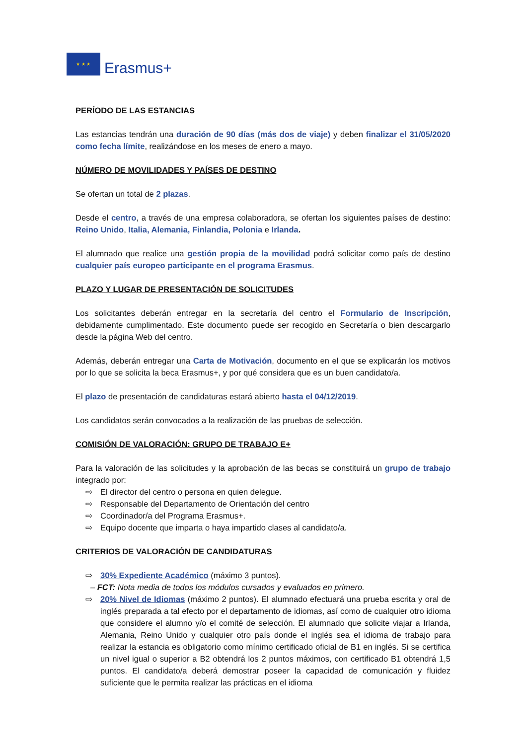★ ★ ★
Erasmus+
PERÍODO DE LAS ESTANCIAS
Las estancias tendrán una duración de 90 días (más dos de viaje) y deben finalizar el 31/05/2020 como fecha límite, realizándose en los meses de enero a mayo.
NÚMERO DE MOVILIDADES Y PAÍSES DE DESTINO
Se ofertan un total de 2 plazas.
Desde el centro, a través de una empresa colaboradora, se ofertan los siguientes países de destino: Reino Unido, Italia, Alemania, Finlandia, Polonia e Irlanda.
El alumnado que realice una gestión propia de la movilidad podrá solicitar como país de destino cualquier país europeo participante en el programa Erasmus.
PLAZO Y LUGAR DE PRESENTACIÓN DE SOLICITUDES
Los solicitantes deberán entregar en la secretaría del centro el Formulario de Inscripción, debidamente cumplimentado. Este documento puede ser recogido en Secretaría o bien descargarlo desde la página Web del centro.
Además, deberán entregar una Carta de Motivación, documento en el que se explicarán los motivos por lo que se solicita la beca Erasmus+, y por qué considera que es un buen candidato/a.
El plazo de presentación de candidaturas estará abierto hasta el 04/12/2019.
Los candidatos serán convocados a la realización de las pruebas de selección.
COMISIÓN DE VALORACIÓN: GRUPO DE TRABAJO E+
Para la valoración de las solicitudes y la aprobación de las becas se constituirá un grupo de trabajo integrado por:
⇨ El director del centro o persona en quien delegue.
⇨ Responsable del Departamento de Orientación del centro
⇨ Coordinador/a del Programa Erasmus+.
⇨ Equipo docente que imparta o haya impartido clases al candidato/a.
CRITERIOS DE VALORACIÓN DE CANDIDATURAS
⇨ 30% Expediente Académico (máximo 3 puntos).
– FCT: Nota media de todos los módulos cursados y evaluados en primero.
⇨ 20% Nivel de Idiomas (máximo 2 puntos). El alumnado efectuará una prueba escrita y oral de inglés preparada a tal efecto por el departamento de idiomas, así como de cualquier otro idioma que considere el alumno y/o el comité de selección. El alumnado que solicite viajar a Irlanda, Alemania, Reino Unido y cualquier otro país donde el inglés sea el idioma de trabajo para realizar la estancia es obligatorio como mínimo certificado oficial de B1 en inglés. Si se certifica un nivel igual o superior a B2 obtendrá los 2 puntos máximos, con certificado B1 obtendrá 1,5 puntos. El candidato/a deberá demostrar poseer la capacidad de comunicación y fluidez suficiente que le permita realizar las prácticas en el idioma